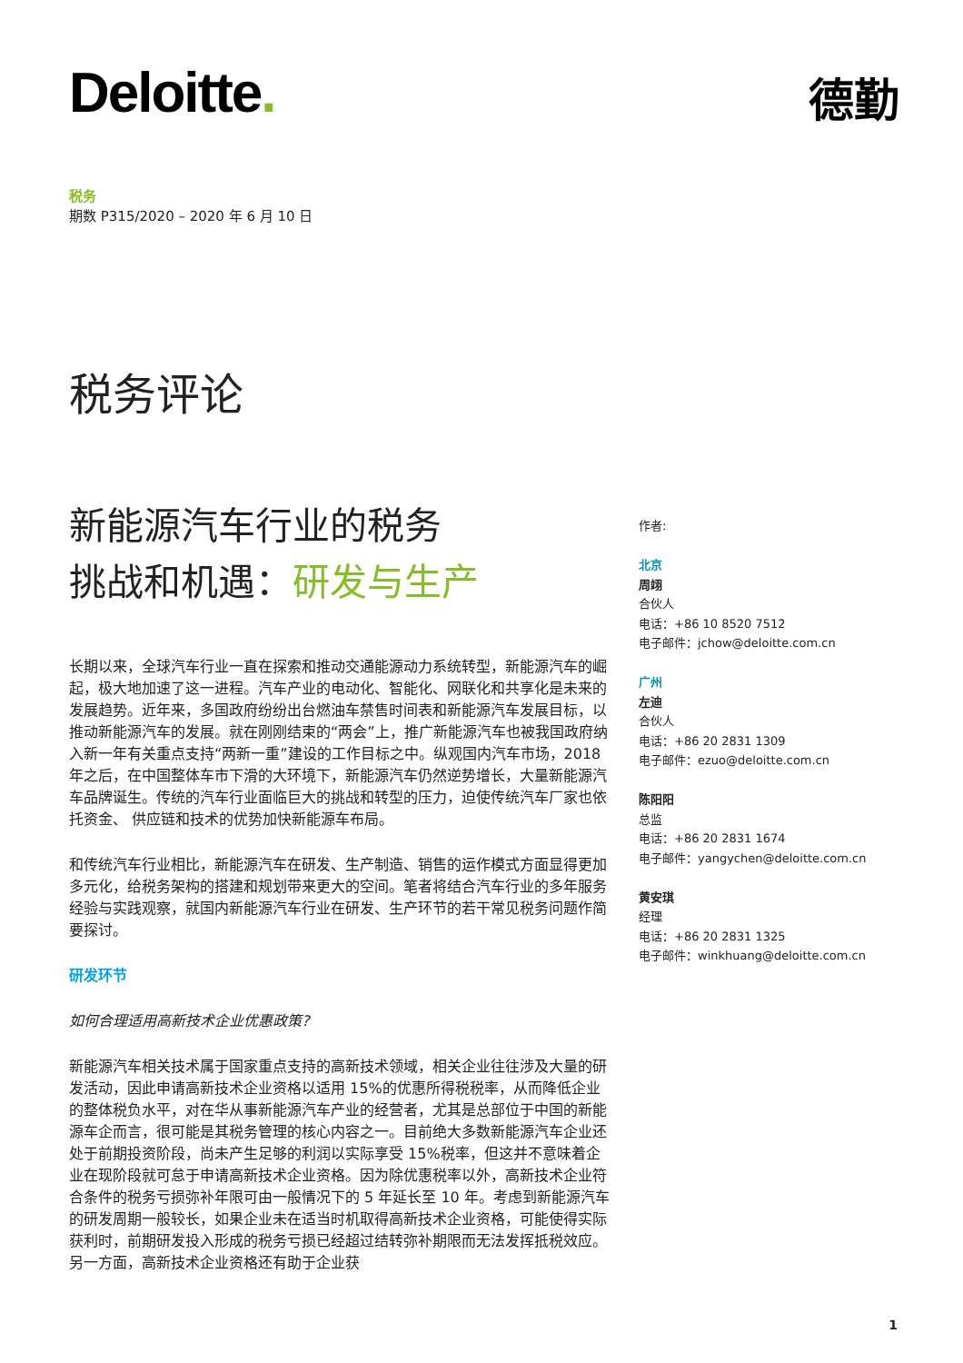Deloitte. 德勤
税务
期数 P315/2020 – 2020 年 6 月 10 日
税务评论
新能源汽车行业的税务
挑战和机遇：研发与生产
长期以来，全球汽车行业一直在探索和推动交通能源动力系统转型，新能源汽车的崛起，极大地加速了这一进程。汽车产业的电动化、智能化、网联化和共享化是未来的发展趋势。近年来，多国政府纷纷出台燃油车禁售时间表和新能源汽车发展目标，以推动新能源汽车的发展。就在刚刚结束的“两会”上，推广新能源汽车也被我国政府纳入新一年有关重点支持“两新一重”建设的工作目标之中。纵观国内汽车市场，2018 年之后，在中国整体车市下滑的大环境下，新能源汽车仍然逆势增长，大量新能源汽车品牌诞生。传统的汽车行业面临巨大的挑战和转型的压力，迫使传统汽车厂家也依托资金、 供应链和技术的优势加快新能源车布局。
和传统汽车行业相比，新能源汽车在研发、生产制造、销售的运作模式方面显得更加多元化，给税务架构的搭建和规划带来更大的空间。笔者将结合汽车行业的多年服务经验与实践观察，就国内新能源汽车行业在研发、生产环节的若干常见税务问题作简要探讨。
研发环节
如何合理适用高新技术企业优惠政策?
新能源汽车相关技术属于国家重点支持的高新技术领域，相关企业往往涉及大量的研发活动，因此申请高新技术企业资格以适用 15%的优惠所得税税率，从而降低企业的整体税负水平，对在华从事新能源汽车产业的经营者，尤其是总部位于中国的新能源车企而言，很可能是其税务管理的核心内容之一。目前绝大多数新能源汽车企业还处于前期投资阶段，尚未产生足够的利润以实际享受 15%税率，但这并不意味着企业在现阶段就可怠于申请高新技术企业资格。因为除优惠税率以外，高新技术企业符合条件的税务亏损弥补年限可由一般情况下的 5 年延长至 10 年。考虑到新能源汽车的研发周期一般较长，如果企业未在适当时机取得高新技术企业资格，可能使得实际获利时，前期研发投入形成的税务亏损已经超过结转弥补期限而无法发挥抵税效应。另一方面，高新技术企业资格还有助于企业获
作者:
北京
周翊
合伙人
电话：+86 10 8520 7512
电子邮件：jchow@deloitte.com.cn
广州
左迪
合伙人
电话：+86 20 2831 1309
电子邮件：ezuo@deloitte.com.cn
陈阳阳
总监
电话：+86 20 2831 1674
电子邮件：yangychen@deloitte.com.cn
黄安琪
经理
电话：+86 20 2831 1325
电子邮件：winkhuang@deloitte.com.cn
1